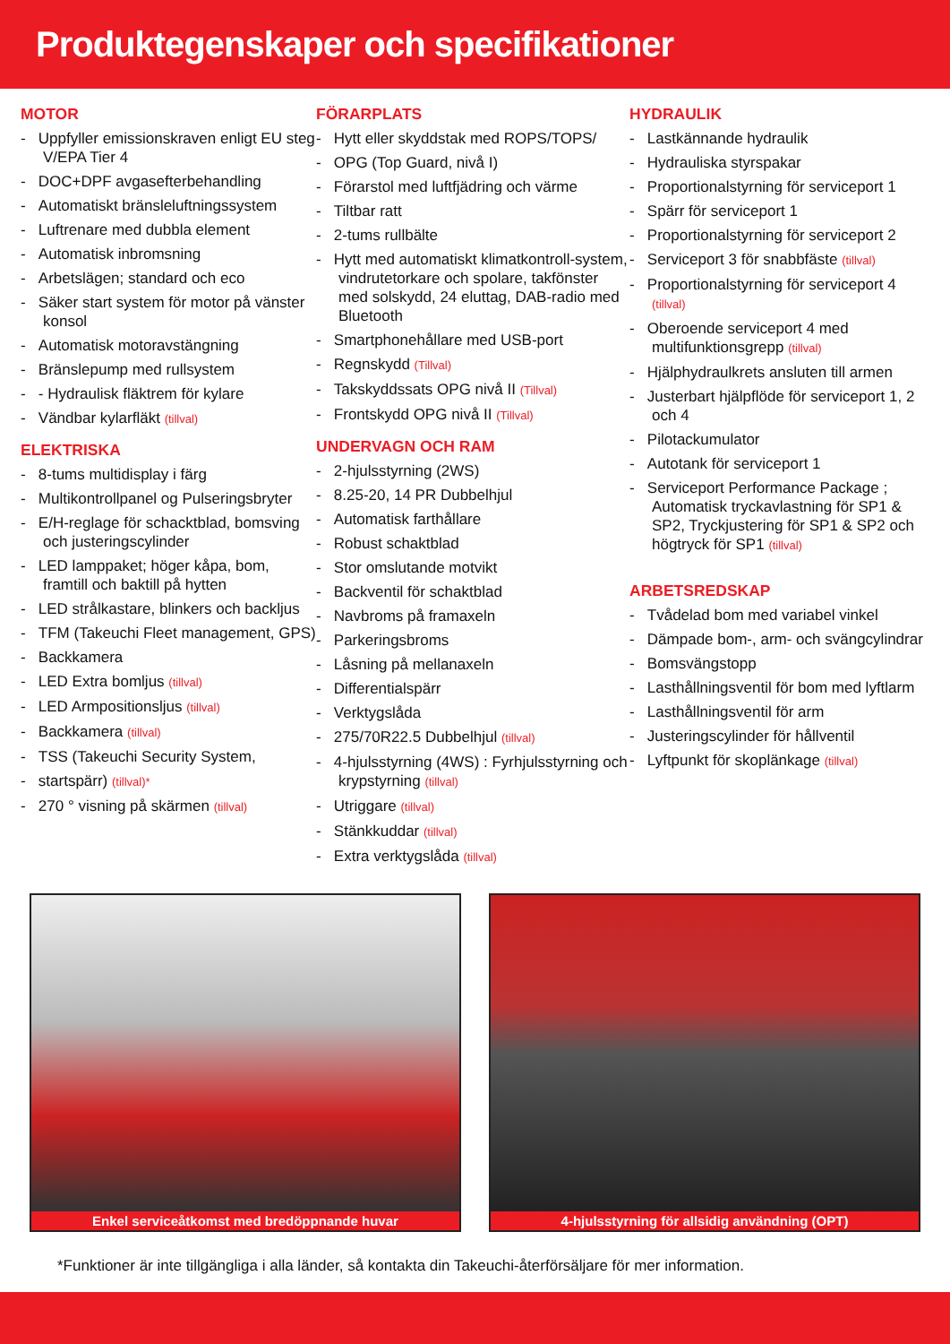Produktegenskaper och specifikationer
MOTOR
- Uppfyller emissionskraven enligt EU steg V/EPA Tier 4
- DOC+DPF avgasefterbehandling
- Automatiskt bränsleluftningssystem
- Luftrenare med dubbla element
- Automatisk inbromsning
- Arbetslägen; standard och eco
- Säker start system för motor på vänster konsol
- Automatisk motoravstängning
- Bränslepump med rullsystem
- - Hydraulisk fläktrem för kylare
- Vändbar kylarfläkt (tillval)
ELEKTRISKA
- 8-tums multidisplay i färg
- Multikontrollpanel og Pulseringsbryter
- E/H-reglage för schacktblad, bomsving och justeringscylinder
- LED lamppaket; höger kåpa, bom, framtill och baktill på hytten
- LED strålkastare, blinkers och backljus
- TFM (Takeuchi Fleet management, GPS)
- Backkamera
- LED Extra bomljus (tillval)
- LED Armpositionsljus (tillval)
- Backkamera (tillval)
- TSS (Takeuchi Security System,
- startspärr) (tillval)*
- 270 ° visning på skärmen (tillval)
FÖRARPLATS
- Hytt eller skyddstak med ROPS/TOPS/
- OPG (Top Guard, nivå I)
- Förarstol med luftfjädring och värme
- Tiltbar ratt
- 2-tums rullbälte
- Hytt med automatiskt klimatkontroll-system, vindrutetorkare och spolare, takfönster med solskydd, 24 eluttag, DAB-radio med Bluetooth
- Smartphonehållare med USB-port
- Regnskydd (Tillval)
- Takskyddssats OPG nivå II (Tillval)
- Frontskydd OPG nivå II (Tillval)
UNDERVAGN OCH RAM
- 2-hjulsstyrning (2WS)
- 8.25-20, 14 PR Dubbelhjul
- Automatisk farthållare
- Robust schaktblad
- Stor omslutande motvikt
- Backventil för schaktblad
- Navbroms på framaxeln
- Parkeringsbroms
- Låsning på mellanaxeln
- Differentialspärr
- Verktygslåda
- 275/70R22.5 Dubbelhjul (tillval)
- 4-hjulsstyrning (4WS) : Fyrhjulsstyrning och krypstyrning (tillval)
- Utriggare (tillval)
- Stänkkuddar (tillval)
- Extra verktygslåda (tillval)
HYDRAULIK
- Lastkännande hydraulik
- Hydrauliska styrspakar
- Proportionalstyrning för serviceport 1
- Spärr för serviceport 1
- Proportionalstyrning för serviceport 2
- Serviceport 3 för snabbfäste (tillval)
- Proportionalstyrning för serviceport 4 (tillval)
- Oberoende serviceport 4 med multifunktionsgrepp (tillval)
- Hjälphydraulkrets ansluten till armen
- Justerbart hjälpflöde för serviceport 1, 2 och 4
- Pilotackumulator
- Autotank för serviceport 1
- Serviceport Performance Package ; Automatisk tryckavlastning för SP1 & SP2, Tryckjustering för SP1 & SP2 och högtryck för SP1 (tillval)
ARBETSREDSKAP
- Tvådelad bom med variabel vinkel
- Dämpade bom-, arm- och svängcylindrar
- Bomsvängstopp
- Lasthållningsventil för bom med lyftlarm
- Lasthållningsventil för arm
- Justeringscylinder för hållventil
- Lyftpunkt för skoplänkage (tillval)
Enkel serviceåtkomst med bredöppnande huvar 4-hjulsstyrning för allsidig användning (OPT)
*Funktioner är inte tillgängliga i alla länder, så kontakta din Takeuchi-återförsäljare för mer information.